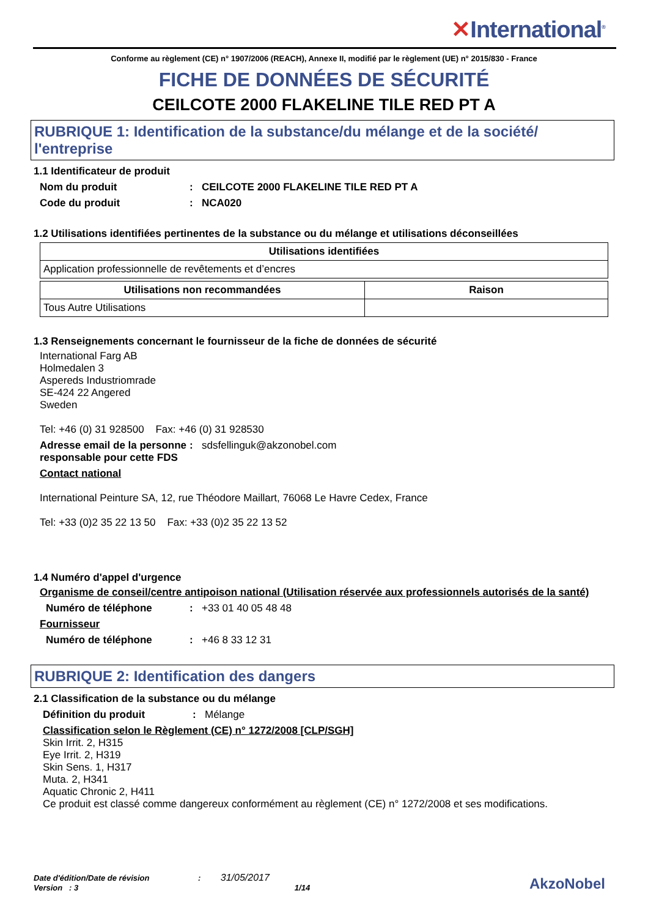✕International<sup>®</sup>
Conforme au règlement (CE) n° 1907/2006 (REACH), Annexe II, modifié par le règlement (UE) n° 2015/830 - France
FICHE DE DONNÉES DE SÉCURITÉ
CEILCOTE 2000 FLAKELINE TILE RED PT A
RUBRIQUE 1: Identification de la substance/du mélange et de la société/ l'entreprise
1.1 Identificateur de produit
Nom du produit : CEILCOTE 2000 FLAKELINE TILE RED PT A
Code du produit : NCA020
1.2 Utilisations identifiées pertinentes de la substance ou du mélange et utilisations déconseillées
| Utilisations identifiées |
| --- |
| Application professionnelle de revêtements et d’encres |
| Utilisations non recommandées | Raison |
| --- | --- |
| Tous Autre Utilisations | |
1.3 Renseignements concernant le fournisseur de la fiche de données de sécurité
International Farg AB
Holmedalen 3
Aspereds Industriomrade
SE-424 22 Angered
Sweden
Tel: +46 (0) 31 928500 Fax: +46 (0) 31 928530
Adresse email de la personne responsable pour cette FDS
: sdsfellinguk@akzonobel.com
Contact national
International Peinture SA, 12, rue Théodore Maillart, 76068 Le Havre Cedex, France
Tel: +33 (0)2 35 22 13 50 Fax: +33 (0)2 35 22 13 52
1.4 Numéro d'appel d'urgence
Organisme de conseil/centre antipoison national (Utilisation réservée aux professionnels autorisés de la santé)
Numéro de téléphone : +33 01 40 05 48 48
Fournisseur
Numéro de téléphone : +46 8 33 12 31
RUBRIQUE 2: Identification des dangers
2.1 Classification de la substance ou du mélange
Définition du produit : Mélange
Classification selon le Règlement (CE) n° 1272/2008 [CLP/SGH]
Skin Irrit. 2, H315
Eye Irrit. 2, H319
Skin Sens. 1, H317
Muta. 2, H341
Aquatic Chronic 2, H411
Ce produit est classé comme dangereux conformément au règlement (CE) n° 1272/2008 et ses modifications.
Date d'édition/Date de révision : 31/05/2017
Version : 3 1/14
AkzoNobel